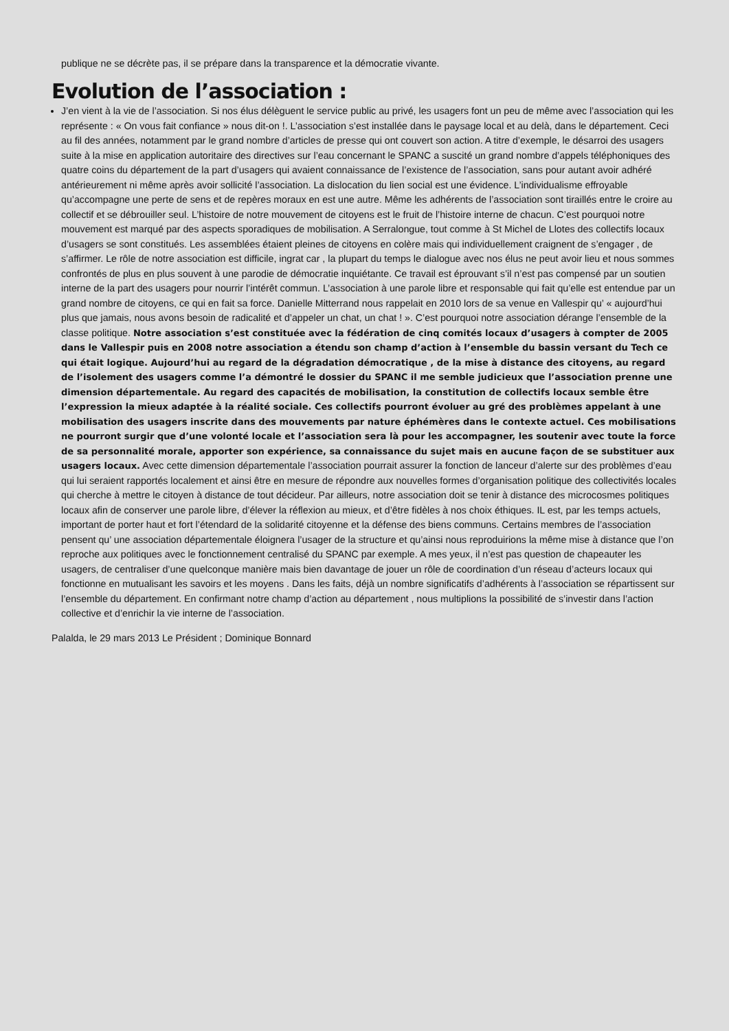publique ne se décrète pas, il se prépare dans la transparence et la démocratie vivante.
Evolution de l’association :
J’en vient à la vie de l’association. Si nos élus délèguent le service public au privé, les usagers font un peu de même avec l’association qui les représente : « On vous fait confiance » nous dit-on !. L’association s’est installée dans le paysage local et au delà, dans le département. Ceci au fil des années, notamment par le grand nombre d’articles de presse qui ont couvert son action. A titre d’exemple, le désarroi des usagers suite à la mise en application autoritaire des directives sur l’eau concernant le SPANC a suscité un grand nombre d’appels téléphoniques des quatre coins du département de la part d’usagers qui avaient connaissance de l’existence de l’association, sans pour autant avoir adhéré antérieurement ni même après avoir sollicité l’association. La dislocation du lien social est une évidence. L’individualisme effroyable qu’accompagne une perte de sens et de repères moraux en est une autre. Même les adhérents de l’association sont tiraillés entre le croire au collectif et se débrouiller seul. L’histoire de notre mouvement de citoyens est le fruit de l’histoire interne de chacun. C’est pourquoi notre mouvement est marqué par des aspects sporadiques de mobilisation. A Serralongue, tout comme à St Michel de Llotes des collectifs locaux d’usagers se sont constitués. Les assemblées étaient pleines de citoyens en colère mais qui individuellement craignent de s’engager , de s’affirmer. Le rôle de notre association est difficile, ingrat car , la plupart du temps le dialogue avec nos élus ne peut avoir lieu et nous sommes confrontés de plus en plus souvent à une parodie de démocratie inquiétante. Ce travail est éprouvant s’il n’est pas compensé par un soutien interne de la part des usagers pour nourrir l’intérêt commun. L’association à une parole libre et responsable qui fait qu’elle est entendue par un grand nombre de citoyens, ce qui en fait sa force. Danielle Mitterrand nous rappelait en 2010 lors de sa venue en Vallespir qu’ « aujourd’hui plus que jamais, nous avons besoin de radicalité et d’appeler un chat, un chat ! ». C’est pourquoi notre association dérange l’ensemble de la classe politique. Notre association s’est constituée avec la fédération de cinq comités locaux d’usagers à compter de 2005 dans le Vallespir puis en 2008 notre association a étendu son champ d’action à l’ensemble du bassin versant du Tech ce qui était logique. Aujourd’hui au regard de la dégradation démocratique , de la mise à distance des citoyens, au regard de l’isolement des usagers comme l’a démontré le dossier du SPANC il me semble judicieux que l’association prenne une dimension départementale. Au regard des capacités de mobilisation, la constitution de collectifs locaux semble être l’expression la mieux adaptée à la réalité sociale. Ces collectifs pourront évoluer au gré des problèmes appelant à une mobilisation des usagers inscrite dans des mouvements par nature éphémères dans le contexte actuel. Ces mobilisations ne pourront surgir que d’une volonté locale et l’association sera là pour les accompagner, les soutenir avec toute la force de sa personnalité morale, apporter son expérience, sa connaissance du sujet mais en aucune façon de se substituer aux usagers locaux. Avec cette dimension départementale l’association pourrait assurer la fonction de lanceur d’alerte sur des problèmes d’eau qui lui seraient rapportés localement et ainsi être en mesure de répondre aux nouvelles formes d’organisation politique des collectivités locales qui cherche à mettre le citoyen à distance de tout décideur. Par ailleurs, notre association doit se tenir à distance des microcosmes politiques locaux afin de conserver une parole libre, d’élever la réflexion au mieux, et d’être fidèles à nos choix éthiques. IL est, par les temps actuels, important de porter haut et fort l’étendard de la solidarité citoyenne et la défense des biens communs. Certains membres de l’association pensent qu’ une association départementale éloignera l’usager de la structure et qu’ainsi nous reproduirions la même mise à distance que l’on reproche aux politiques avec le fonctionnement centralisé du SPANC par exemple. A mes yeux, il n’est pas question de chapeauter les usagers, de centraliser d’une quelconque manière mais bien davantage de jouer un rôle de coordination d’un réseau d’acteurs locaux qui fonctionne en mutualisant les savoirs et les moyens . Dans les faits, déjà un nombre significatifs d’adhérents à l’association se répartissent sur l’ensemble du département. En confirmant notre champ d’action au département , nous multiplions la possibilité de s’investir dans l’action collective et d’enrichir la vie interne de l’association.
Palalda, le 29 mars 2013 Le Président ; Dominique Bonnard